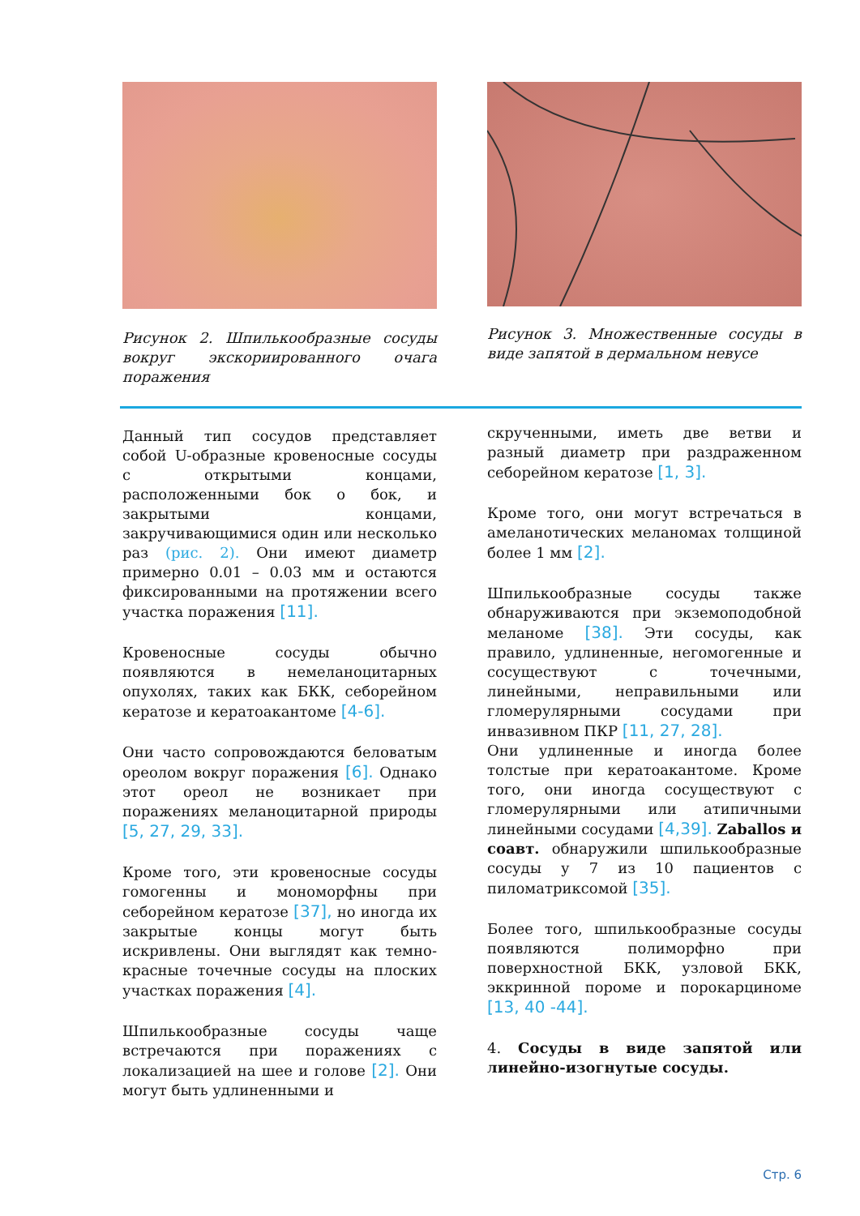Рисунок 2. Шпилькообразные сосуды вокруг экскориированного очага поражения
Рисунок 3. Множественные сосуды в виде запятой в дермальном невусе
Данный тип сосудов представляет собой U-образные кровеносные сосуды с открытыми концами, расположенными бок о бок, и закрытыми концами, закручивающимися один или несколько раз (рис. 2). Они имеют диаметр примерно 0.01 – 0.03 мм и остаются фиксированными на протяжении всего участка поражения [11].
Кровеносные сосуды обычно появляются в немеланоцитарных опухолях, таких как БКК, себорейном кератозе и кератоакантоме [4-6].
Они часто сопровождаются беловатым ореолом вокруг поражения [6]. Однако этот ореол не возникает при поражениях меланоцитарной природы [5, 27, 29, 33].
Кроме того, эти кровеносные сосуды гомогенны и мономорфны при себорейном кератозе [37], но иногда их закрытые концы могут быть искривлены. Они выглядят как темно-красные точечные сосуды на плоских участках поражения [4].
Шпилькообразные сосуды чаще встречаются при поражениях с локализацией на шее и голове [2]. Они могут быть удлиненными и
скрученными, иметь две ветви и разный диаметр при раздраженном себорейном кератозе [1, 3].
Кроме того, они могут встречаться в амеланотических меланомах толщиной более 1 мм [2].
Шпилькообразные сосуды также обнаруживаются при экземоподобной меланоме [38]. Эти сосуды, как правило, удлиненные, негомогенные и сосуществуют с точечными, линейными, неправильными или гломерулярными сосудами при инвазивном ПКР [11, 27, 28].
Они удлиненные и иногда более толстые при кератоакантоме. Кроме того, они иногда сосуществуют с гломерулярными или атипичными линейными сосудами [4,39]. Zaballos и соавт. обнаружили шпилькообразные сосуды у 7 из 10 пациентов с пиломатриксомой [35].
Более того, шпилькообразные сосуды появляются полиморфно при поверхностной БКК, узловой БКК, эккринной пороме и порокарциноме [13, 40 -44].
4. Сосуды в виде запятой или линейно-изогнутые сосуды.
Стр. 6